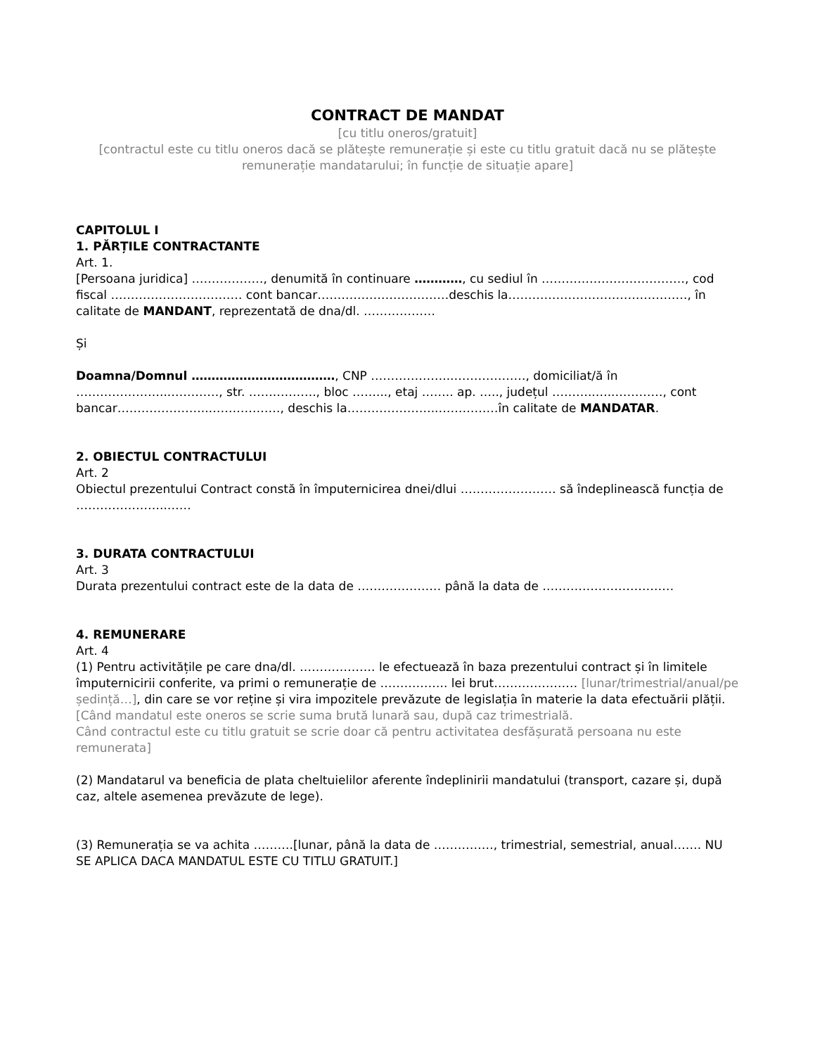CONTRACT DE MANDAT
[cu titlu oneros/gratuit]
[contractul este cu titlu oneros dacă se plătește remunerație și este cu titlu gratuit dacă nu se plătește remunerație mandatarului; în funcție de situație apare]
CAPITOLUL I
1. PĂRȚILE CONTRACTANTE
Art. 1.
[Persoana juridica] ………………, denumită în continuare …………, cu sediul în ………………………………, cod fiscal …………………………… cont bancar……………………………deschis la………………………………………, în calitate de MANDANT, reprezentată de dna/dl. ………………
Și
Doamna/Domnul ………………………………, CNP ………………...………………, domiciliat/ă în …………………...…………, str. …….………., bloc ……..., etaj …….. ap. ….., județul ………..…..…………, cont bancar…………………..………………, deschis la…………………..……………în calitate de MANDATAR.
2. OBIECTUL CONTRACTULUI
Art. 2
Obiectul prezentului Contract constă în împuternicirea dnei/dlui …………………… să îndeplinească funcția de …………………..……
3. DURATA CONTRACTULUI
Art. 3
Durata prezentului contract este de la data de ………………… până la data de ……………………………
4. REMUNERARE
Art. 4
(1) Pentru activitățile pe care dna/dl. ………………. le efectuează în baza prezentului contract și în limitele împuternicirii conferite, va primi o remunerație de …………….. lei brut………………… [lunar/trimestrial/anual/pe ședință…], din care se vor reține și vira impozitele prevăzute de legislația în materie la data efectuării plății.
[Când mandatul este oneros se scrie suma brută lunară sau, după caz trimestrială.
Când contractul este cu titlu gratuit se scrie doar că pentru activitatea desfășurată persoana nu este remunerata]
(2) Mandatarul va beneficia de plata cheltuielilor aferente îndeplinirii mandatului (transport, cazare și, după caz, altele asemenea prevăzute de lege).
(3) Remunerația se va achita ……….[lunar, până la data de ……………, trimestrial, semestrial, anual……. NU SE APLICA DACA MANDATUL ESTE CU TITLU GRATUIT.]